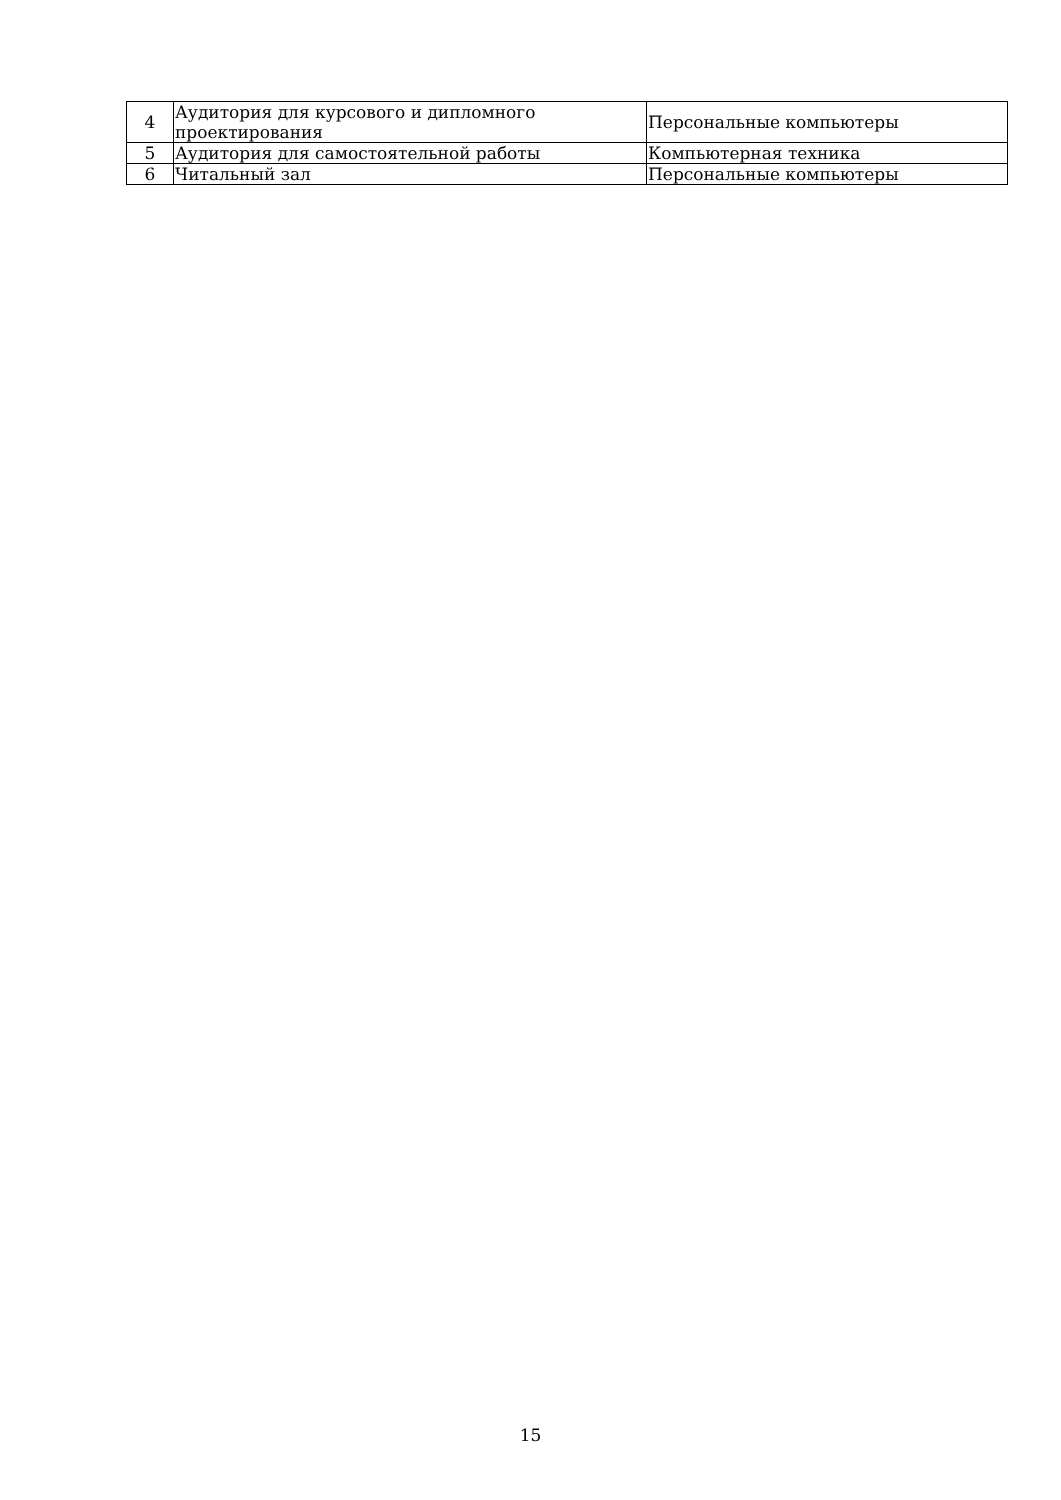| 4 | Аудитория для курсового и дипломного проектирования | Персональные компьютеры |
| 5 | Аудитория для самостоятельной работы | Компьютерная техника |
| 6 | Читальный зал | Персональные компьютеры |
15